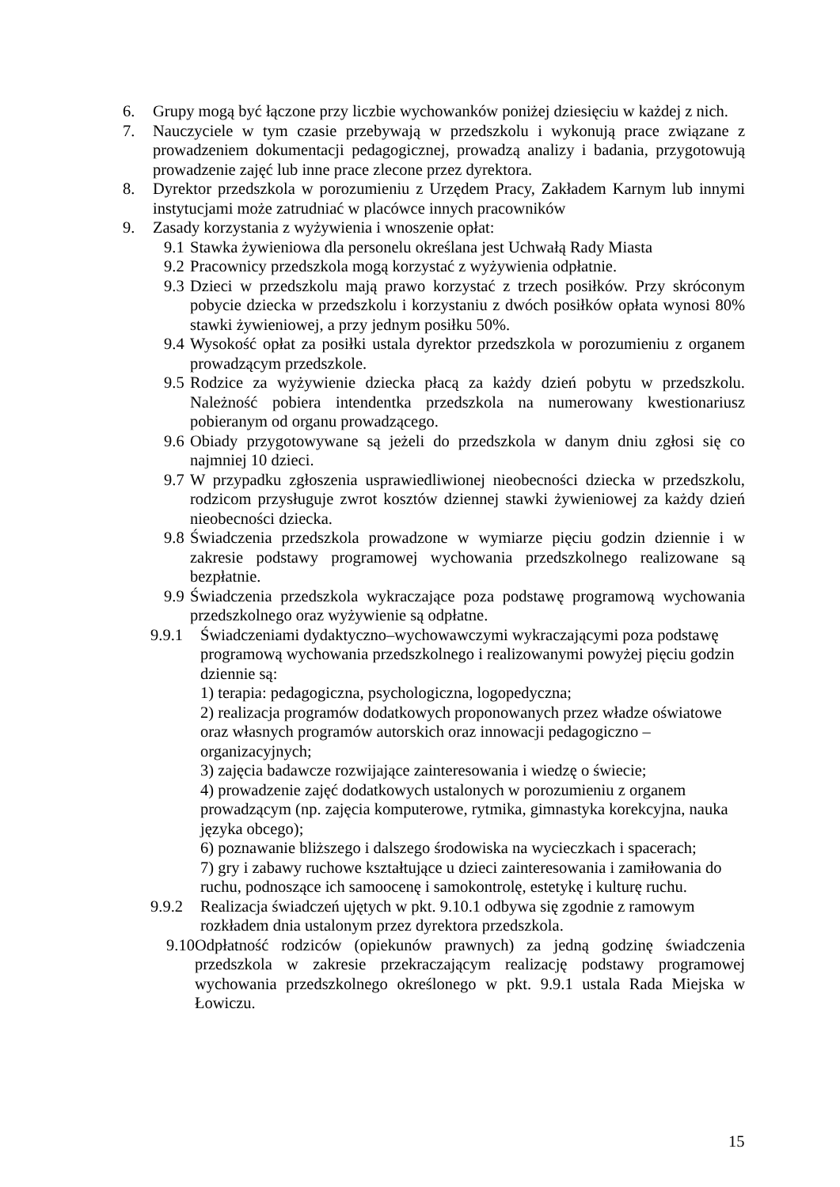6. Grupy mogą być łączone przy liczbie wychowanków poniżej dziesięciu w każdej z nich.
7. Nauczyciele w tym czasie przebywają w przedszkolu i wykonują prace związane z prowadzeniem dokumentacji pedagogicznej, prowadzą analizy i badania, przygotowują prowadzenie zajęć lub inne prace zlecone przez dyrektora.
8. Dyrektor przedszkola w porozumieniu z Urzędem Pracy, Zakładem Karnym lub innymi instytucjami może zatrudniać w placówce innych pracowników
9. Zasady korzystania z wyżywienia i wnoszenie opłat:
9.1 Stawka żywieniowa dla personelu określana jest Uchwałą Rady Miasta
9.2 Pracownicy przedszkola mogą korzystać z wyżywienia odpłatnie.
9.3 Dzieci w przedszkolu mają prawo korzystać z trzech posiłków. Przy skróconym pobycie dziecka w przedszkolu i korzystaniu z dwóch posiłków opłata wynosi 80% stawki żywieniowej, a przy jednym posiłku 50%.
9.4 Wysokość opłat za posiłki ustala dyrektor przedszkola w porozumieniu z organem prowadzącym przedszkole.
9.5 Rodzice za wyżywienie dziecka płacą za każdy dzień pobytu w przedszkolu. Należność pobiera intendentka przedszkola na numerowany kwestionariusz pobieranym od organu prowadzącego.
9.6 Obiady przygotowywane są jeżeli do przedszkola w danym dniu zgłosi się co najmniej 10 dzieci.
9.7 W przypadku zgłoszenia usprawiedliwionej nieobecności dziecka w przedszkolu, rodzicom przysługuje zwrot kosztów dziennej stawki żywieniowej za każdy dzień nieobecności dziecka.
9.8 Świadczenia przedszkola prowadzone w wymiarze pięciu godzin dziennie i w zakresie podstawy programowej wychowania przedszkolnego realizowane są bezpłatnie.
9.9 Świadczenia przedszkola wykraczające poza podstawę programową wychowania przedszkolnego oraz wyżywienie są odpłatne.
9.9.1 Świadczeniami dydaktyczno–wychowawczymi wykraczającymi poza podstawę programową wychowania przedszkolnego i realizowanymi powyżej pięciu godzin dziennie są:
1) terapia: pedagogiczna, psychologiczna, logopedyczna;
2) realizacja programów dodatkowych proponowanych przez władze oświatowe oraz własnych programów autorskich oraz innowacji pedagogiczno – organizacyjnych;
3) zajęcia badawcze rozwijające zainteresowania i wiedzę o świecie;
4) prowadzenie zajęć dodatkowych ustalonych w porozumieniu z organem prowadzącym (np. zajęcia komputerowe, rytmika, gimnastyka korekcyjna, nauka języka obcego);
6) poznawanie bliższego i dalszego środowiska na wycieczkach i spacerach;
7) gry i zabawy ruchowe kształtujące u dzieci zainteresowania i zamiłowania do ruchu, podnoszące ich samoocenę i samokontrolę, estetykę i kulturę ruchu.
9.9.2 Realizacja świadczeń ujętych w pkt. 9.10.1 odbywa się zgodnie z ramowym rozkładem dnia ustalonym przez dyrektora przedszkola.
9.10 Odpłatność rodziców (opiekunów prawnych) za jedną godzinę świadczenia przedszkola w zakresie przekraczającym realizację podstawy programowej wychowania przedszkolnego określonego w pkt. 9.9.1 ustala Rada Miejska w Łowiczu.
15